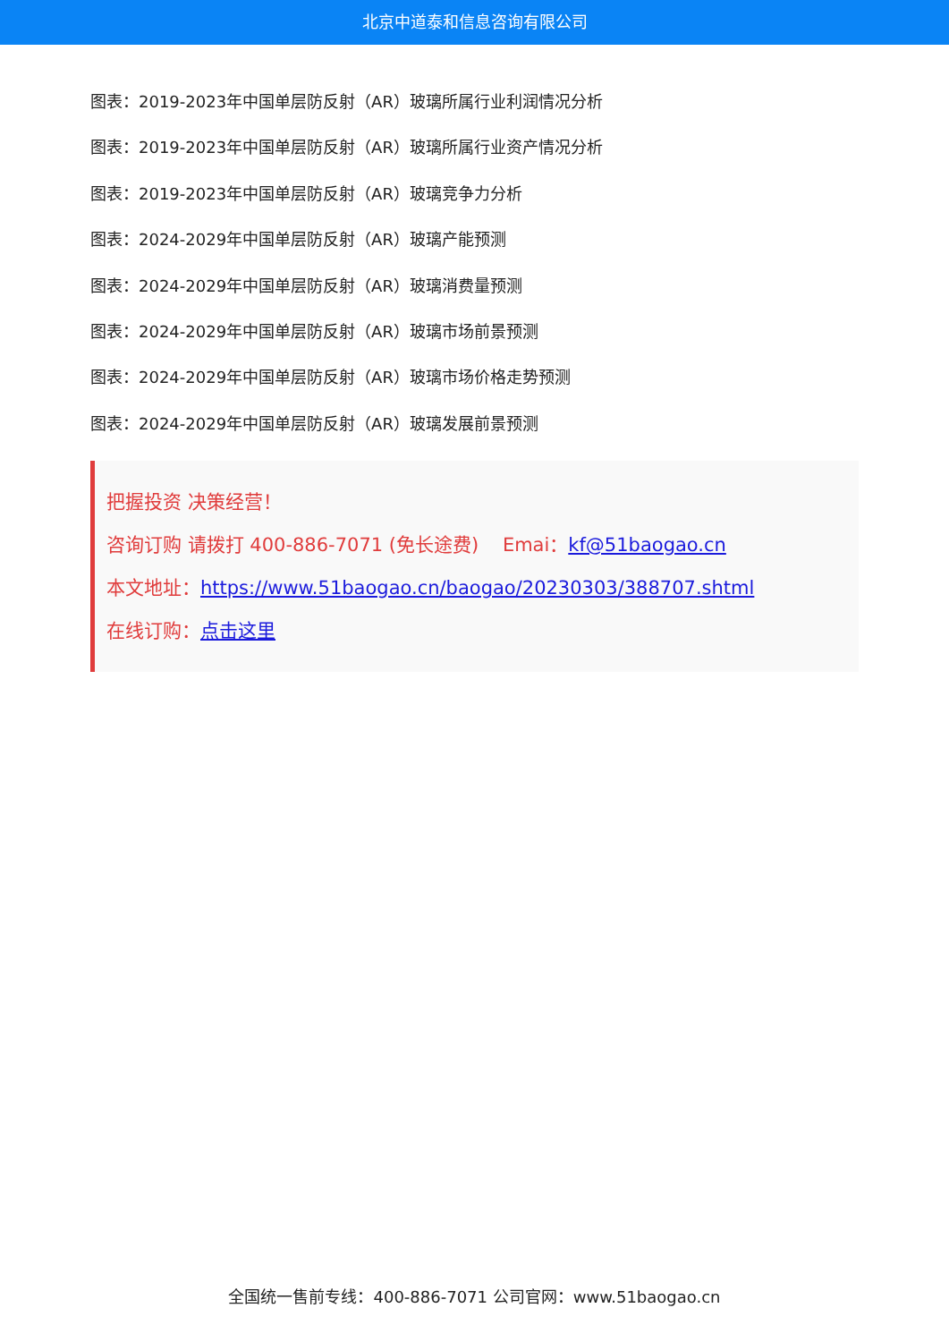北京中道泰和信息咨询有限公司
图表：2019-2023年中国单层防反射（AR）玻璃所属行业利润情况分析
图表：2019-2023年中国单层防反射（AR）玻璃所属行业资产情况分析
图表：2019-2023年中国单层防反射（AR）玻璃竞争力分析
图表：2024-2029年中国单层防反射（AR）玻璃产能预测
图表：2024-2029年中国单层防反射（AR）玻璃消费量预测
图表：2024-2029年中国单层防反射（AR）玻璃市场前景预测
图表：2024-2029年中国单层防反射（AR）玻璃市场价格走势预测
图表：2024-2029年中国单层防反射（AR）玻璃发展前景预测
把握投资 决策经营！
咨询订购 请拨打 400-886-7071 (免长途费) Emai：kf@51baogao.cn
本文地址：https://www.51baogao.cn/baogao/20230303/388707.shtml
在线订购：点击这里
全国统一售前专线：400-886-7071 公司官网：www.51baogao.cn